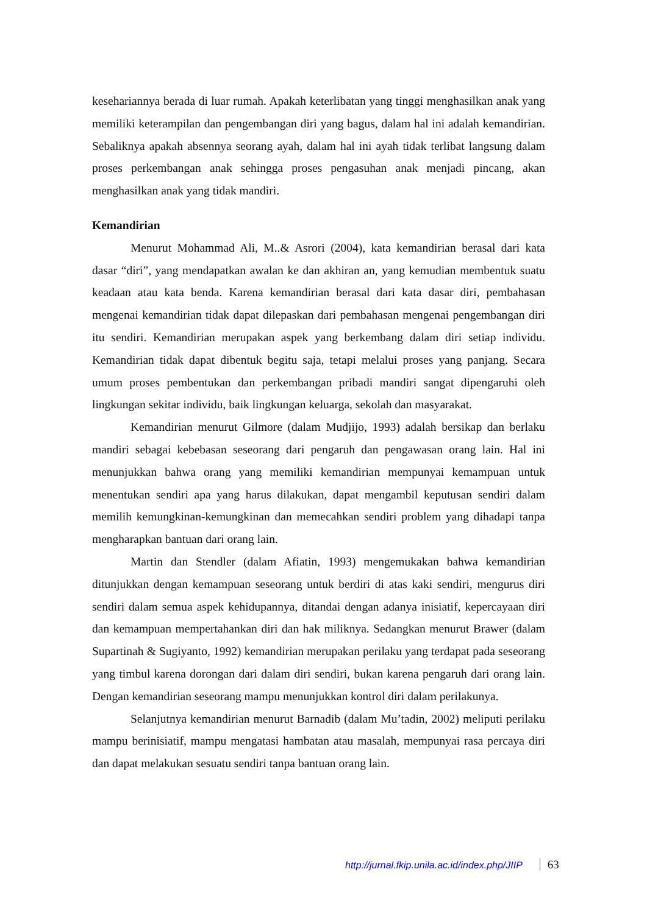kesehariannya berada di luar rumah. Apakah keterlibatan yang tinggi menghasilkan anak yang memiliki keterampilan dan pengembangan diri yang bagus, dalam hal ini adalah kemandirian. Sebaliknya apakah absennya seorang ayah, dalam hal ini ayah tidak terlibat langsung dalam proses perkembangan anak sehingga proses pengasuhan anak menjadi pincang, akan menghasilkan anak yang tidak mandiri.
Kemandirian
Menurut Mohammad Ali, M..& Asrori (2004), kata kemandirian berasal dari kata dasar “diri”, yang mendapatkan awalan ke dan akhiran an, yang kemudian membentuk suatu keadaan atau kata benda. Karena kemandirian berasal dari kata dasar diri, pembahasan mengenai kemandirian tidak dapat dilepaskan dari pembahasan mengenai pengembangan diri itu sendiri. Kemandirian merupakan aspek yang berkembang dalam diri setiap individu. Kemandirian tidak dapat dibentuk begitu saja, tetapi melalui proses yang panjang. Secara umum proses pembentukan dan perkembangan pribadi mandiri sangat dipengaruhi oleh lingkungan sekitar individu, baik lingkungan keluarga, sekolah dan masyarakat.
Kemandirian menurut Gilmore (dalam Mudjijo, 1993) adalah bersikap dan berlaku mandiri sebagai kebebasan seseorang dari pengaruh dan pengawasan orang lain. Hal ini menunjukkan bahwa orang yang memiliki kemandirian mempunyai kemampuan untuk menentukan sendiri apa yang harus dilakukan, dapat mengambil keputusan sendiri dalam memilih kemungkinan-kemungkinan dan memecahkan sendiri problem yang dihadapi tanpa mengharapkan bantuan dari orang lain.
Martin dan Stendler (dalam Afiatin, 1993) mengemukakan bahwa kemandirian ditunjukkan dengan kemampuan seseorang untuk berdiri di atas kaki sendiri, mengurus diri sendiri dalam semua aspek kehidupannya, ditandai dengan adanya inisiatif, kepercayaan diri dan kemampuan mempertahankan diri dan hak miliknya. Sedangkan menurut Brawer (dalam Supartinah & Sugiyanto, 1992) kemandirian merupakan perilaku yang terdapat pada seseorang yang timbul karena dorongan dari dalam diri sendiri, bukan karena pengaruh dari orang lain. Dengan kemandirian seseorang mampu menunjukkan kontrol diri dalam perilakunya.
Selanjutnya kemandirian menurut Barnadib (dalam Mu’tadin, 2002) meliputi perilaku mampu berinisiatif, mampu mengatasi hambatan atau masalah, mempunyai rasa percaya diri dan dapat melakukan sesuatu sendiri tanpa bantuan orang lain.
http://jurnal.fkip.unila.ac.id/index.php/JIIP 63